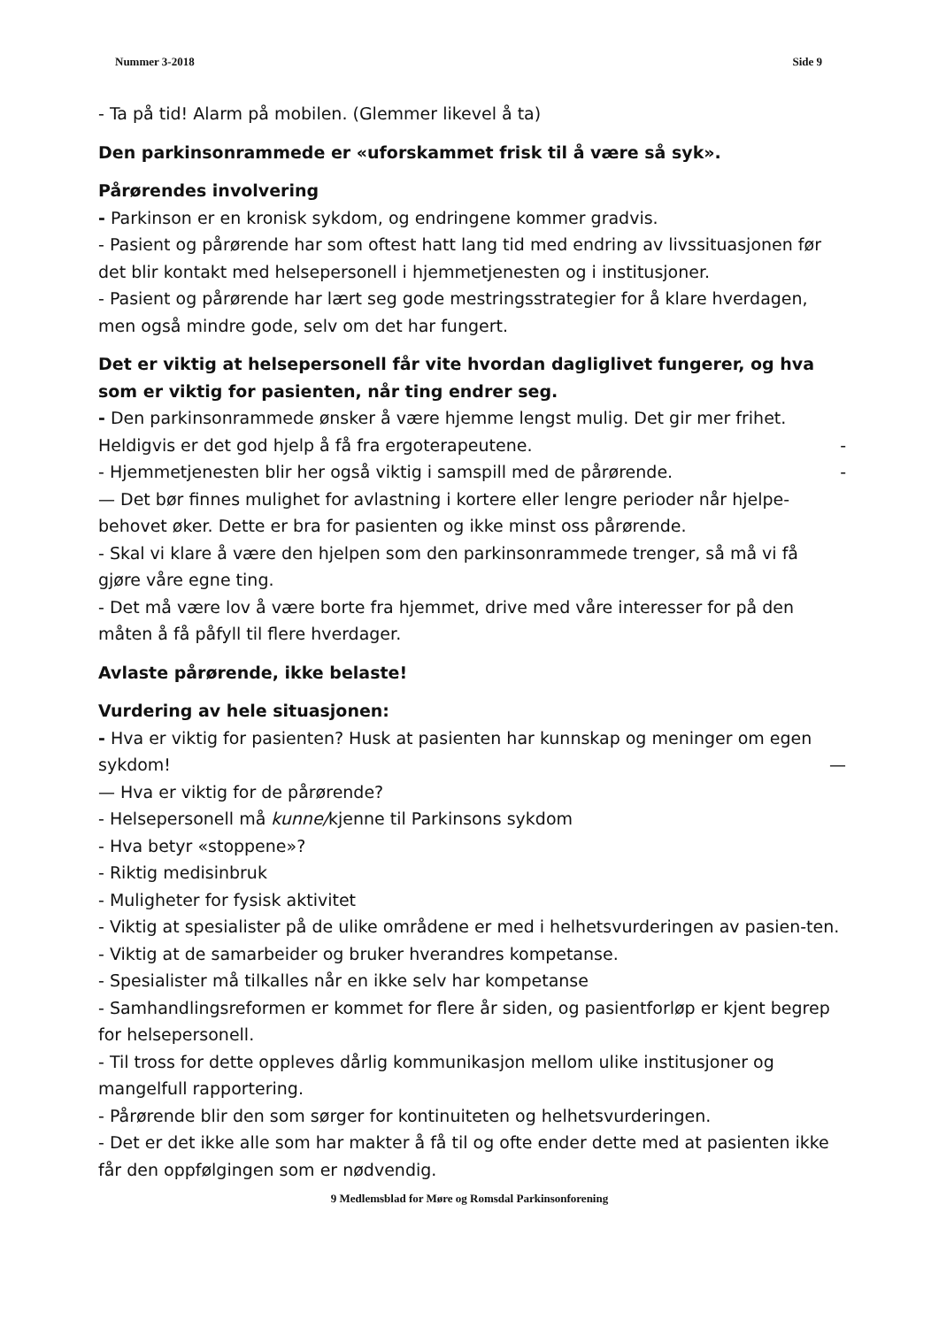Nummer 3-2018 Side 9
- Ta på tid! Alarm på mobilen. (Glemmer likevel å ta)
Den parkinsonrammede er «uforskammet frisk til å være så syk».
Pårørendes involvering
- Parkinson er en kronisk sykdom, og endringene kommer gradvis.
- Pasient og pårørende har som oftest hatt lang tid med endring av livssituasjonen før det blir kontakt med helsepersonell i hjemmetjenesten og i institusjoner.
- Pasient og pårørende har lært seg gode mestringsstrategier for å klare hverdagen, men også mindre gode, selv om det har fungert.
Det er viktig at helsepersonell får vite hvordan dagliglivet fungerer, og hva som er viktig for pasienten, når ting endrer seg.
- Den parkinsonrammede ønsker å være hjemme lengst mulig. Det gir mer frihet.
Heldigvis er det god hjelp å få fra ergoterapeutene. -
- Hjemmetjenesten blir her også viktig i samspill med de pårørende. -
— Det bør finnes mulighet for avlastning i kortere eller lengre perioder når hjelpe-behovet øker. Dette er bra for pasienten og ikke minst oss pårørende.
- Skal vi klare å være den hjelpen som den parkinsonrammede trenger, så må vi få gjøre våre egne ting.
- Det må være lov å være borte fra hjemmet, drive med våre interesser for på den måten å få påfyll til flere hverdager.
Avlaste pårørende, ikke belaste!
Vurdering av hele situasjonen:
- Hva er viktig for pasienten? Husk at pasienten har kunnskap og meninger om egen
sykdom! —
— Hva er viktig for de pårørende?
- Helsepersonell må kunne/kjenne til Parkinsons sykdom
- Hva betyr «stoppene»?
- Riktig medisinbruk
- Muligheter for fysisk aktivitet
- Viktig at spesialister på de ulike områdene er med i helhetsvurderingen av pasien-ten.
- Viktig at de samarbeider og bruker hverandres kompetanse.
- Spesialister må tilkalles når en ikke selv har kompetanse
- Samhandlingsreformen er kommet for flere år siden, og pasientforløp er kjent begrep for helsepersonell.
- Til tross for dette oppleves dårlig kommunikasjon mellom ulike institusjoner og mangelfull rapportering.
- Pårørende blir den som sørger for kontinuiteten og helhetsvurderingen.
- Det er det ikke alle som har makter å få til og ofte ender dette med at pasienten ikke får den oppfølgingen som er nødvendig.
9 Medlemsblad for Møre og Romsdal Parkinsonforening